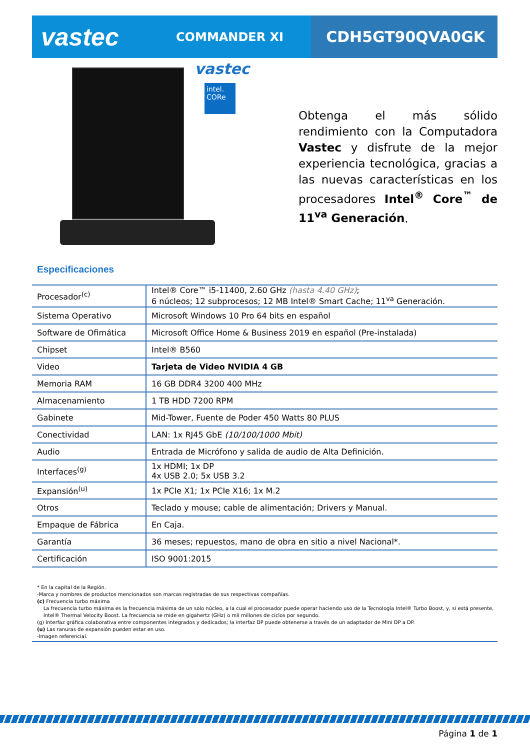vastec
COMMANDER XI
CDH5GT90QVA0GK
vastec
intel.
CORe
Obtenga el más sólido rendimiento con la Computadora Vastec y disfrute de la mejor experiencia tecnológica, gracias a las nuevas características en los procesadores Intel<sup>®</sup> Core<sup>™</sup> de 11<sup>va</sup> Generación.
Especificaciones
| Procesador<sup>(c)</sup> | Intel® Core™ i5-11400, 2.60 GHz (hasta 4.40 GHz) ; 6 núcleos; 12 subprocesos; 12 MB Intel® Smart Cache; 11<sup>va</sup> Generación. |
| Sistema Operativo | Microsoft Windows 10 Pro 64 bits en español |
| Software de Ofimática | Microsoft Office Home & Business 2019 en español (Pre-instalada) |
| Chipset | Intel® B560 |
| Video | Tarjeta de Video NVIDIA 4 GB |
| Memoria RAM | 16 GB DDR4 3200 400 MHz |
| Almacenamiento | 1 TB HDD 7200 RPM |
| Gabinete | Mid-Tower, Fuente de Poder 450 Watts 80 PLUS |
| Conectividad | LAN: 1x RJ45 GbE (10/100/1000 Mbit) |
| Audio | Entrada de Micrófono y salida de audio de Alta Definición. |
| Interfaces<sup>(g)</sup> | 1x HDMI; 1x DP 4x USB 2.0; 5x USB 3.2 |
| Expansión<sup>(u)</sup> | 1x PCIe X1; 1x PCIe X16; 1x M.2 |
| Otros | Teclado y mouse; cable de alimentación; Drivers y Manual. |
| Empaque de Fábrica | En Caja. |
| Garantía | 36 meses; repuestos, mano de obra en sitio a nivel Nacional*. |
| Certificación | ISO 9001:2015 |
* En la capital de la Región.
-Marca y nombres de productos mencionados son marcas registradas de sus respectivas compañías.
(c) Frecuencia turbo máxima
La frecuencia turbo máxima es la frecuencia máxima de un solo núcleo, a la cual el procesador puede operar haciendo uso de la Tecnología Intel® Turbo Boost, y, si está presente,
Intel® Thermal Velocity Boost. La frecuencia se mide en gigahertz (GHz) o mil millones de ciclos por segundo.
(g) Interfaz gráfica colaborativa entre componentes integrados y dedicados; la interfaz DP puede obtenerse a través de un adaptador de Mini DP a DP.
(u) Las ranuras de expansión pueden estar en uso.
-Imagen referencial.
Página 1 de 1